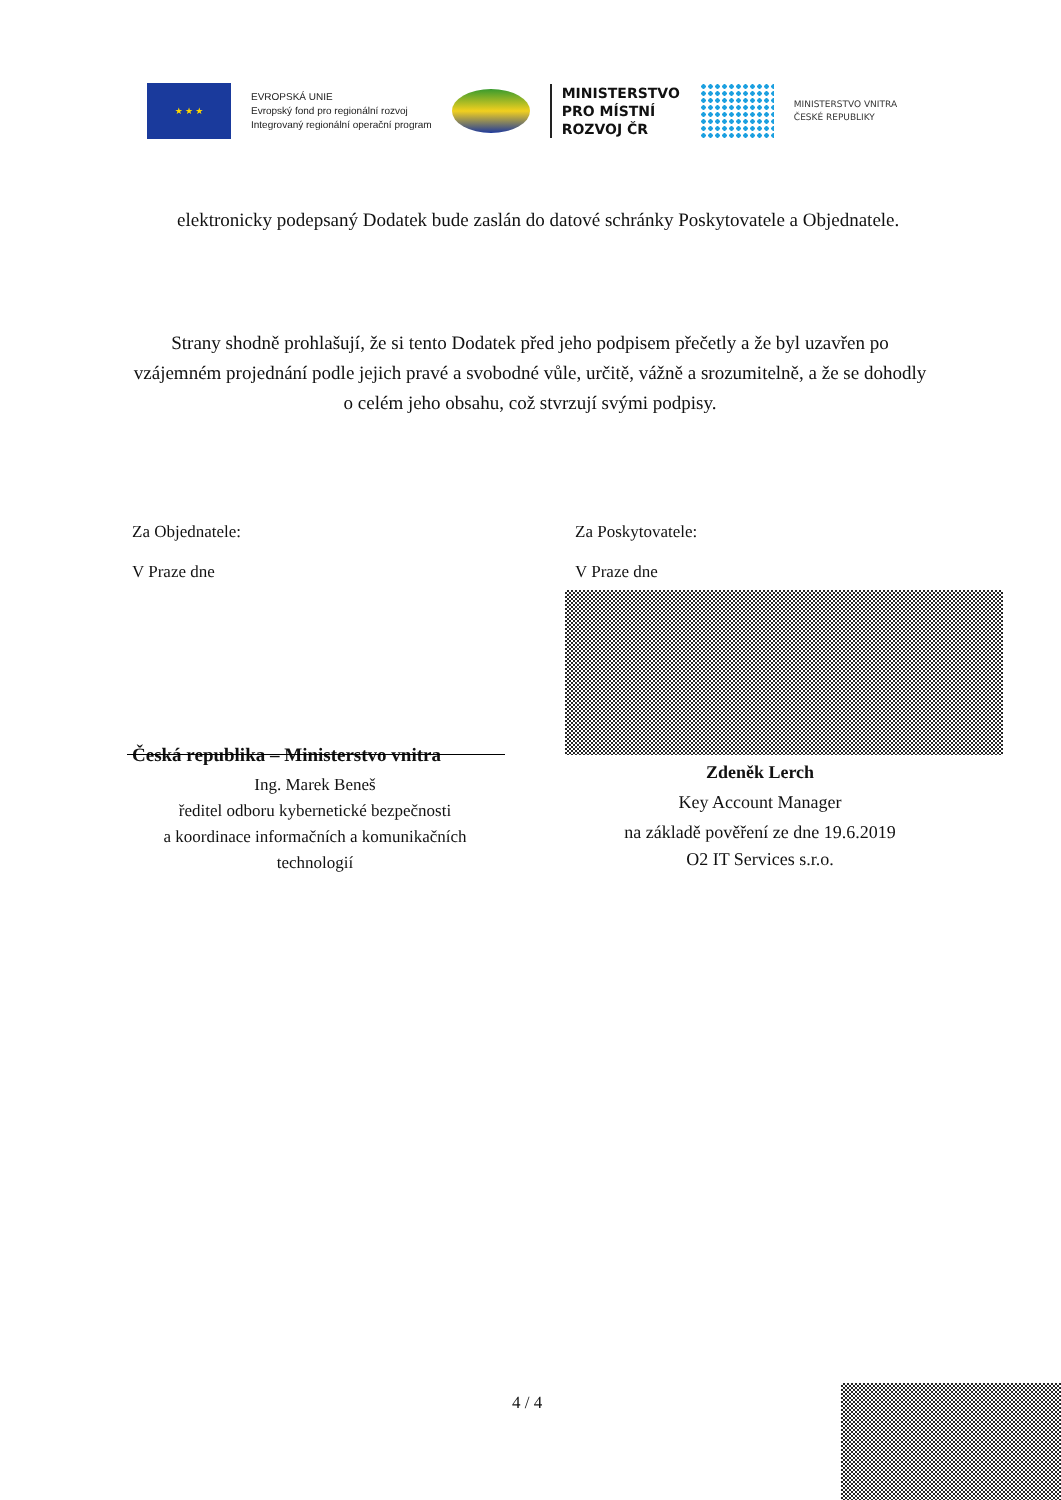★ ★ ★
EVROPSKÁ UNIE
Evropský fond pro regionální rozvoj
Integrovaný regionální operační program
MINISTERSTVO
PRO MÍSTNÍ
ROZVOJ ČR
MINISTERSTVO VNITRA
ČESKÉ REPUBLIKY
elektronicky podepsaný Dodatek bude zaslán do datové schránky Poskytovatele a Objednatele.
Strany shodně prohlašují, že si tento Dodatek před jeho podpisem přečetly a že byl uzavřen po vzájemném projednání podle jejich pravé a svobodné vůle, určitě, vážně a srozumitelně, a že se dohodly o celém jeho obsahu, což stvrzují svými podpisy.
Za Objednatele:
V Praze dne
Česká republika – Ministerstvo vnitra
Ing. Marek Beneš
ředitel odboru kybernetické bezpečnosti
a koordinace informačních a komunikačních technologií
Za Poskytovatele:
V Praze dne
Zdeněk Lerch
Key Account Manager
na základě pověření ze dne 19.6.2019
O2 IT Services s.r.o.
4 / 4